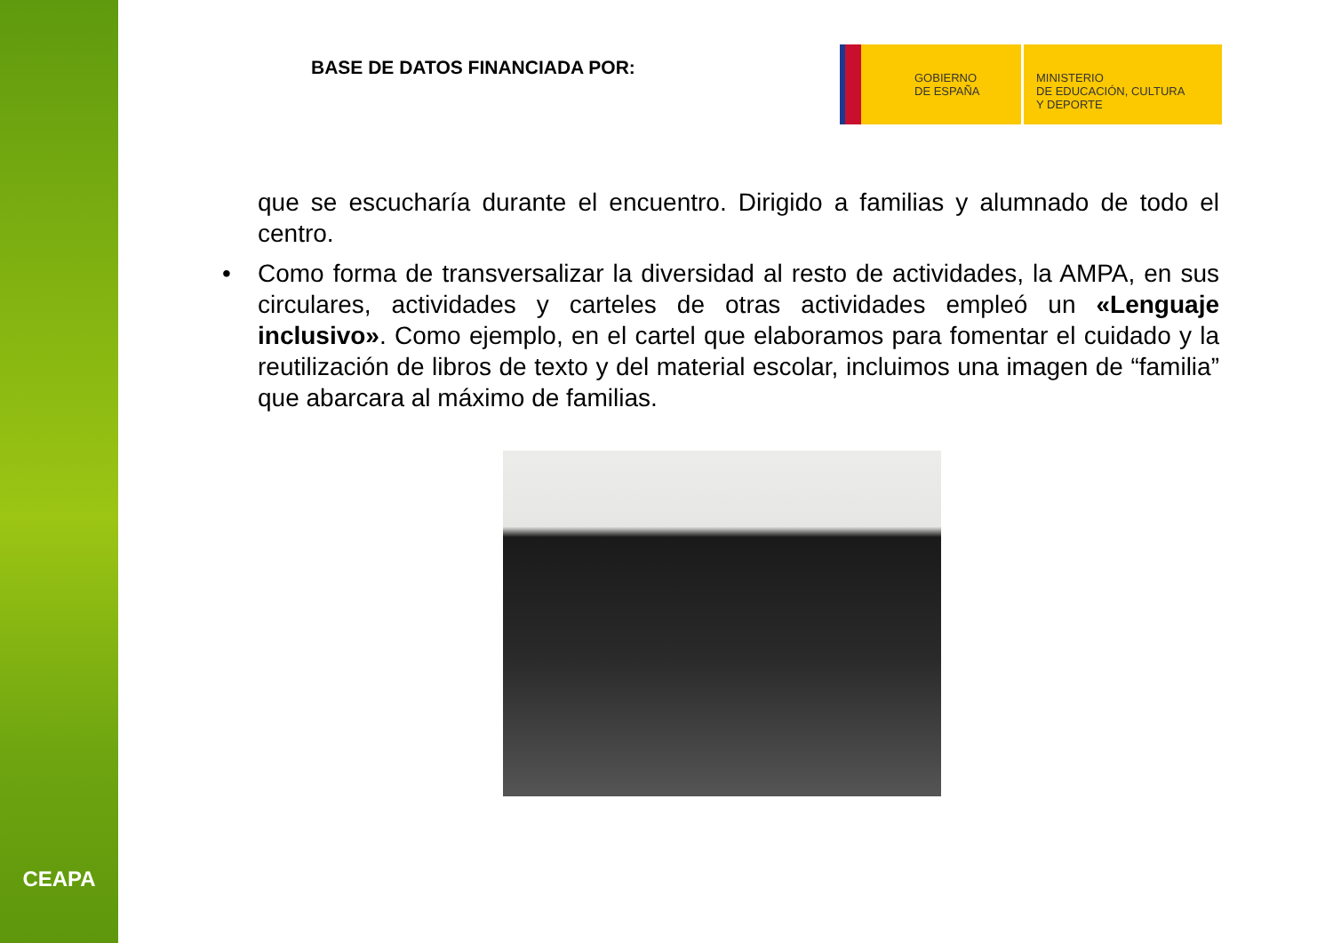CEAPA
BASE DE DATOS FINANCIADA POR:
GOBIERNO
DE ESPAÑA
MINISTERIO
DE EDUCACIÓN, CULTURA
Y DEPORTE
que se escucharía durante el encuentro. Dirigido a familias y alumnado de todo el centro.
• Como forma de transversalizar la diversidad al resto de actividades, la AMPA, en sus circulares, actividades y carteles de otras actividades empleó un «Lenguaje inclusivo». Como ejemplo, en el cartel que elaboramos para fomentar el cuidado y la reutilización de libros de texto y del material escolar, incluimos una imagen de “familia” que abarcara al máximo de familias.